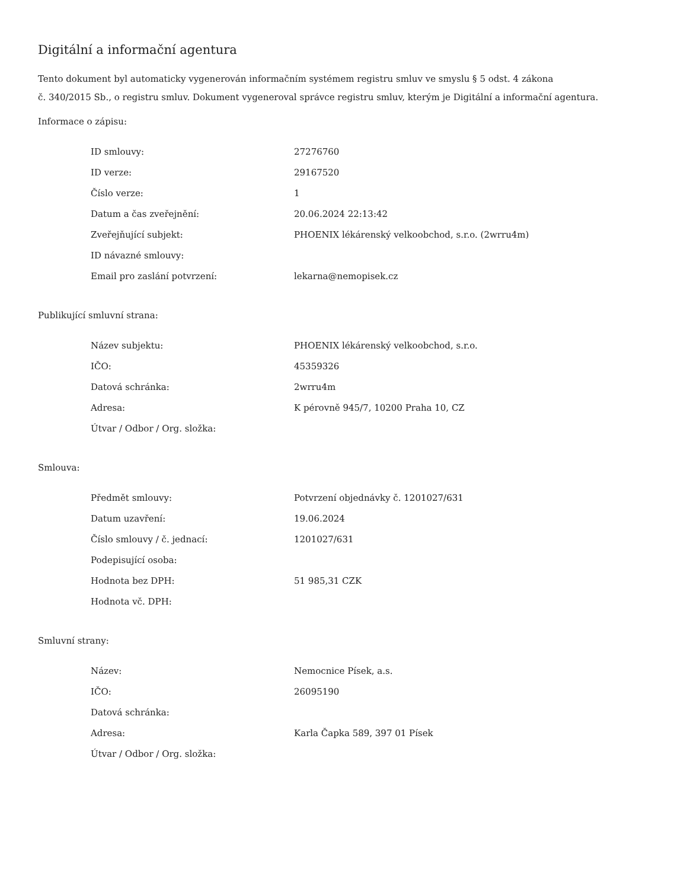Digitální a informační agentura
Tento dokument byl automaticky vygenerován informačním systémem registru smluv ve smyslu § 5 odst. 4 zákona
č. 340/2015 Sb., o registru smluv. Dokument vygeneroval správce registru smluv, kterým je Digitální a informační agentura.
Informace o zápisu:
| ID smlouvy: | 27276760 |
| ID verze: | 29167520 |
| Číslo verze: | 1 |
| Datum a čas zveřejnění: | 20.06.2024 22:13:42 |
| Zveřejňující subjekt: | PHOENIX lékárenský velkoobchod, s.r.o. (2wrru4m) |
| ID návazné smlouvy: | |
| Email pro zaslání potvrzení: | lekarna@nemopisek.cz |
Publikující smluvní strana:
| Název subjektu: | PHOENIX lékárenský velkoobchod, s.r.o. |
| IČO: | 45359326 |
| Datová schránka: | 2wrru4m |
| Adresa: | K pérovně 945/7, 10200 Praha 10, CZ |
| Útvar / Odbor / Org. složka: | |
Smlouva:
| Předmět smlouvy: | Potvrzení objednávky č. 1201027/631 |
| Datum uzavření: | 19.06.2024 |
| Číslo smlouvy / č. jednací: | 1201027/631 |
| Podepisující osoba: | |
| Hodnota bez DPH: | 51 985,31 CZK |
| Hodnota vč. DPH: | |
Smluvní strany:
| Název: | Nemocnice Písek, a.s. |
| IČO: | 26095190 |
| Datová schránka: | |
| Adresa: | Karla Čapka 589, 397 01 Písek |
| Útvar / Odbor / Org. složka: | |